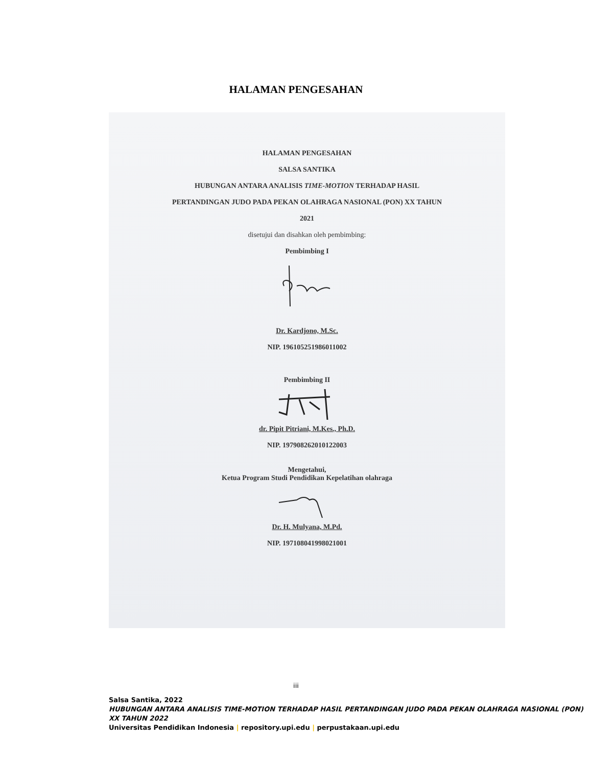HALAMAN PENGESAHAN
HALAMAN PENGESAHAN
SALSA SANTIKA
HUBUNGAN ANTARA ANALISIS TIME-MOTION TERHADAP HASIL
PERTANDINGAN JUDO PADA PEKAN OLAHRAGA NASIONAL (PON) XX TAHUN
2021
disetujui dan disahkan oleh pembimbing:
Pembimbing I
Dr. Kardjono, M.Sc.
NIP. 196105251986011002
Pembimbing II
dr. Pipit Pitriani, M.Kes., Ph.D.
NIP. 197908262010122003
Mengetahui,
Ketua Program Studi Pendidikan Kepelatihan olahraga
Dr. H. Mulyana, M.Pd.
NIP. 197108041998021001
iii
Salsa Santika, 2022
HUBUNGAN ANTARA ANALISIS TIME-MOTION TERHADAP HASIL PERTANDINGAN JUDO PADA PEKAN OLAHRAGA NASIONAL (PON) XX TAHUN 2022
Universitas Pendidikan Indonesia | repository.upi.edu | perpustakaan.upi.edu